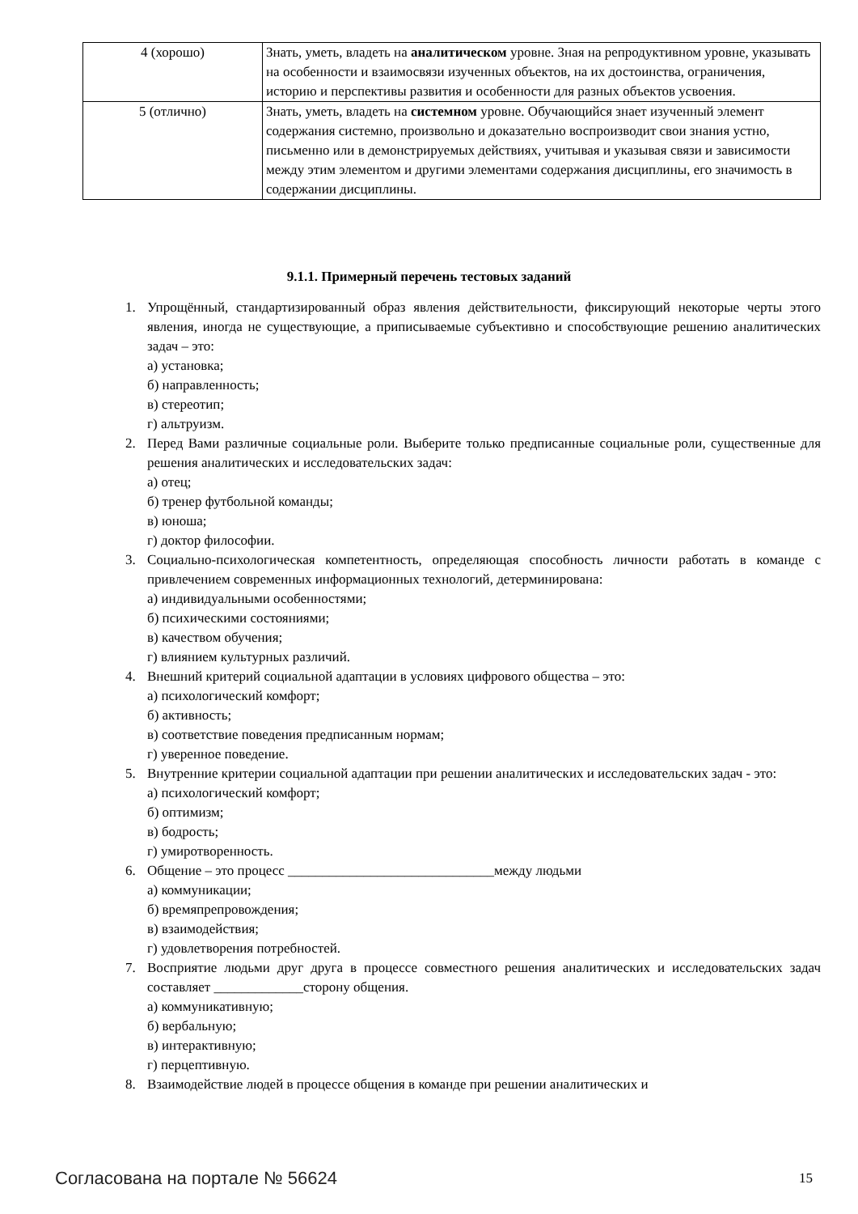| 4 (хорошо) | Знать, уметь, владеть на аналитическом уровне. Зная на репродуктивном уровне, указывать на особенности и взаимосвязи изученных объектов, на их достоинства, ограничения, историю и перспективы развития и особенности для разных объектов усвоения. |
| 5 (отлично) | Знать, уметь, владеть на системном уровне. Обучающийся знает изученный элемент содержания системно, произвольно и доказательно воспроизводит свои знания устно, письменно или в демонстрируемых действиях, учитывая и указывая связи и зависимости между этим элементом и другими элементами содержания дисциплины, его значимость в содержании дисциплины. |
9.1.1. Примерный перечень тестовых заданий
1. Упрощённый, стандартизированный образ явления действительности, фиксирующий некоторые черты этого явления, иногда не существующие, а приписываемые субъективно и способствующие решению аналитических задач – это:
а) установка;
б) направленность;
в) стереотип;
г) альтруизм.
2. Перед Вами различные социальные роли. Выберите только предписанные социальные роли, существенные для решения аналитических и исследовательских задач:
а) отец;
б) тренер футбольной команды;
в) юноша;
г) доктор философии.
3. Социально-психологическая компетентность, определяющая способность личности работать в команде с привлечением современных информационных технологий, детерминирована:
а) индивидуальными особенностями;
б) психическими состояниями;
в) качеством обучения;
г) влиянием культурных различий.
4. Внешний критерий социальной адаптации в условиях цифрового общества – это:
а) психологический комфорт;
б) активность;
в) соответствие поведения предписанным нормам;
г) уверенное поведение.
5. Внутренние критерии социальной адаптации при решении аналитических и исследовательских задач - это:
а) психологический комфорт;
б) оптимизм;
в) бодрость;
г) умиротворенность.
6. Общение – это процесс ______________________________между людьми
а) коммуникации;
б) времяпрепровождения;
в) взаимодействия;
г) удовлетворения потребностей.
7. Восприятие людьми друг друга в процессе совместного решения аналитических и исследовательских задач составляет _____________сторону общения.
а) коммуникативную;
б) вербальную;
в) интерактивную;
г) перцептивную.
8. Взаимодействие людей в процессе общения в команде при решении аналитических и
Согласована на портале № 56624 15